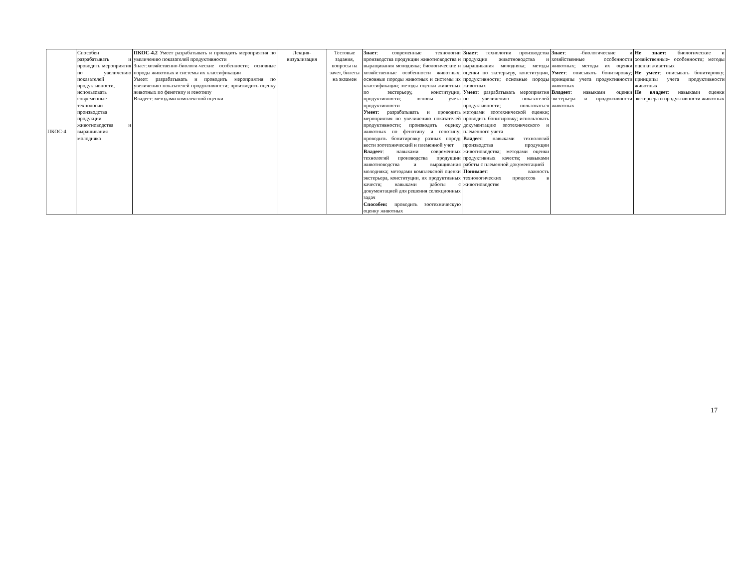| ПКОС-4 | Способен разрабатывать и проводить мероприятия по увеличению показателей продуктивности, использовать современные технологии производства продукции животноводства и выращивания молодняка | ПКОС-4.2 Умеет разрабатывать и проводить мероприятия по увеличению показателей продуктивности Знает:хозяйственно-биологи-ческие особенности; основные породы животных и системы их классификации Умеет: разрабатывать и проводить мероприятия по увеличению показателей продуктивности; производить оценку животных по фенотипу и генотипу Владеет: методами комплексной оценки | Лекция-визуализация | Тестовые задания, вопросы на зачет, билеты на экзамен | Знает : современные технологии производства продукции животноводства и выращивания молодняка; биологические и хозяйственные особенности животных; основные породы животных и системы их классификации; методы оценки животных по экстерьеру, конституции, продуктивности; основы учета продуктивности Умеет : разрабатывать и проводить мероприятия по увеличению показателей продуктивности; производить оценку животных по фенотипу и генотипу; проводить бонитировку разных пород ; вести зоотехнический и племенной учет Владеет : навыками современных технологий производства продукции животноводства и выращивания молодняка; методами комплексной оценки экстерьера, конституции, их продуктивных качеств; навыками работы с документацией для решения селекционных задач Способен: проводить зоотехническую оценку животных | Знает : технологии производства продукции животноводства и выращивания молодняка; методы оценки по экстерьеру, конституции, продуктивности; основные породы животных Умеет : разрабатывать мероприятия по увеличению показателей продуктивности; пользоваться методами зоотехнической оценки; проводить бонитировку; использовать документацию зоотехнического и племенного учета Владеет : навыками технологий производства продукции животноводства; методами оценки продуктивных качеств; навыками работы с племенной документацией Понимает : важность технологических процессов в животноводстве | Знает : -биологические и хозяйственные особенности животных; методы их оценки Умеет : описывать бонитировку; принципы учета продуктивности животных Владеет : навыками оценки экстерьера и продуктивности животных | Не знает: биологические и хозяйственные- особенности; методы оценки животных Не умеет : описывать бонитировку; принципы учета продуктивности животных Не владеет : навыками оценки экстерьера и продуктивности животных |
17